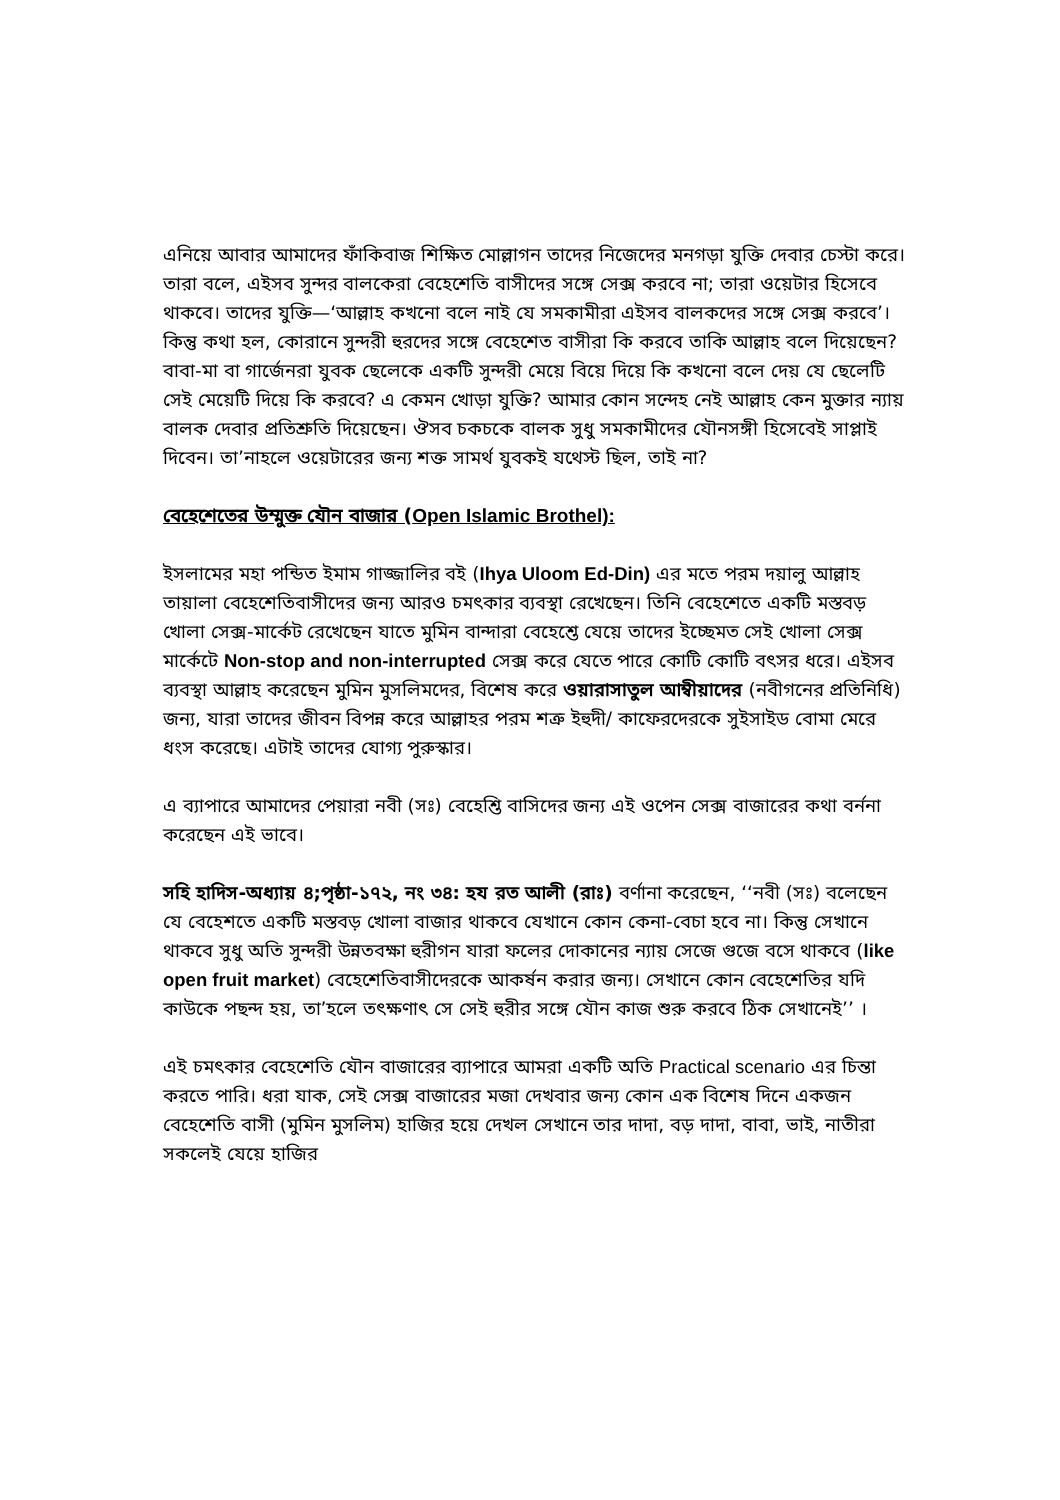এনিয়ে আবার আমাদের ফাঁকিবাজ শিক্ষিত মোল্লাগন তাদের নিজেদের মনগড়া যুক্তি দেবার চেস্টা করে। তারা বলে, এইসব সুন্দর বালকেরা বেহেশেতি বাসীদের সঙ্গে সেক্স করবে না; তারা ওয়েটার হিসেবে থাকবে। তাদের যুক্তি—‘আল্লাহ কখনো বলে নাই যে সমকামীরা এইসব বালকদের সঙ্গে সেক্স করবে’। কিন্তু কথা হল, কোরানে সুন্দরী হুরদের সঙ্গে বেহেশেত বাসীরা কি করবে তাকি আল্লাহ বলে দিয়েছেন? বাবা-মা বা গার্জেনরা যুবক ছেলেকে একটি সুন্দরী মেয়ে বিয়ে দিয়ে কি কখনো বলে দেয় যে ছেলেটি সেই মেয়েটি দিয়ে কি করবে? এ কেমন খোড়া যুক্তি? আমার কোন সন্দেহ নেই আল্লাহ কেন মুক্তার ন্যায় বালক দেবার প্রতিশ্রুতি দিয়েছেন। ঔসব চকচকে বালক সুধু সমকামীদের যৌনসঙ্গী হিসেবেই সাপ্লাই দিবেন। তা’নাহলে ওয়েটারের জন্য শক্ত সামর্থ যুবকই যথেস্ট ছিল, তাই না?
বেহেশেতের উম্মুক্ত যৌন বাজার (Open Islamic Brothel):
ইসলামের মহা পন্ডিত ইমাম গাজ্জালির বই (Ihya Uloom Ed-Din) এর মতে পরম দয়ালু আল্লাহ তায়ালা বেহেশেতিবাসীদের জন্য আরও চমৎকার ব্যবস্থা রেখেছেন। তিনি বেহেশেতে একটি মস্তবড় খোলা সেক্স-মার্কেট রেখেছেন যাতে মুমিন বান্দারা বেহেশ্তে যেয়ে তাদের ইচ্ছেমত সেই খোলা সেক্স মার্কেটে Non-stop and non-interrupted সেক্স করে যেতে পারে কোটি কোটি বৎসর ধরে। এইসব ব্যবস্থা আল্লাহ করেছেন মুমিন মুসলিমদের, বিশেষ করে ওয়ারাসাতুল আম্বীয়াদের (নবীগনের প্রতিনিধি) জন্য, যারা তাদের জীবন বিপন্ন করে আল্লাহর পরম শত্রু ইহুদী/ কাফেরদেরকে সুইসাইড বোমা মেরে ধংস করেছে। এটাই তাদের যোগ্য পুরুস্কার।
এ ব্যাপারে আমাদের পেয়ারা নবী (সঃ) বেহেশ্তি বাসিদের জন্য এই ওপেন সেক্স বাজারের কথা বর্ননা করেছেন এই ভাবে।
সহি হাদিস-অধ্যায় ৪;পৃষ্ঠা-১৭২, নং ৩৪: হয রত আলী (রাঃ) বর্ণানা করেছেন, ‘‘নবী (সঃ) বলেছেন যে বেহেশতে একটি মস্তবড় খোলা বাজার থাকবে যেখানে কোন কেনা-বেচা হবে না। কিন্তু সেখানে থাকবে সুধু অতি সুন্দরী উন্নতবক্ষা হুরীগন যারা ফলের দোকানের ন্যায় সেজে গুজে বসে থাকবে (like open fruit market) বেহেশেতিবাসীদেরকে আকর্ষন করার জন্য। সেখানে কোন বেহেশেতির যদি কাউকে পছন্দ হয়, তা’হলে তৎক্ষণাৎ সে সেই হুরীর সঙ্গে যৌন কাজ শুরু করবে ঠিক সেখানেই’’ ।
এই চমৎকার বেহেশেতি যৌন বাজারের ব্যাপারে আমরা একটি অতি Practical scenario এর চিন্তা করতে পারি। ধরা যাক, সেই সেক্স বাজারের মজা দেখবার জন্য কোন এক বিশেষ দিনে একজন বেহেশেতি বাসী (মুমিন মুসলিম) হাজির হয়ে দেখল সেখানে তার দাদা, বড় দাদা, বাবা, ভাই, নাতীরা সকলেই যেয়ে হাজির